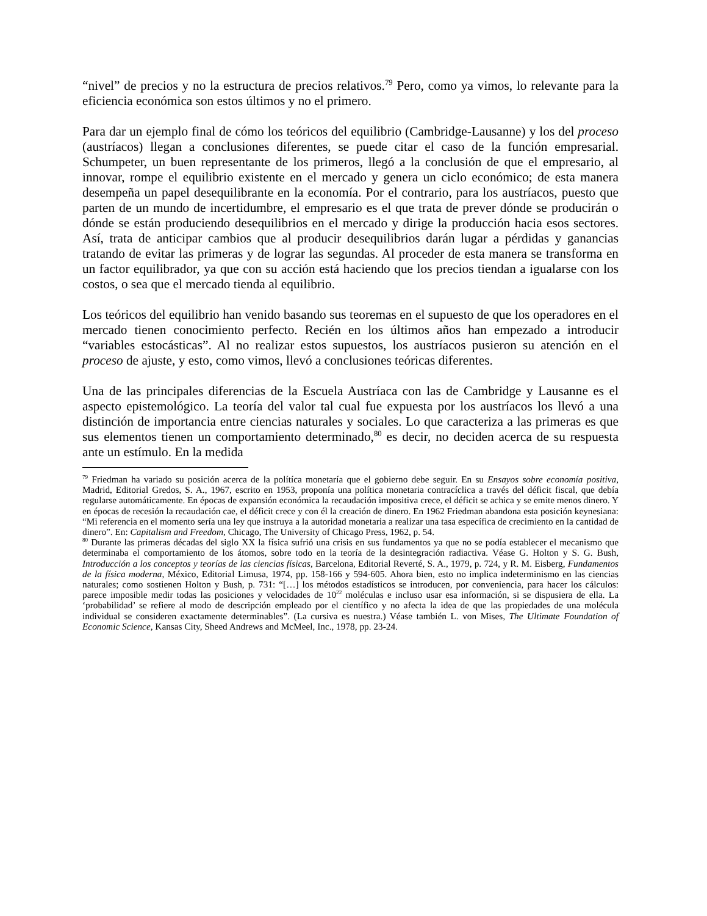“nivel” de precios y no la estructura de precios relativos.<sup>79</sup> Pero, como ya vimos, lo relevante para la eficiencia económica son estos últimos y no el primero.
Para dar un ejemplo final de cómo los teóricos del equilibrio (Cambridge-Lausanne) y los del proceso (austríacos) llegan a conclusiones diferentes, se puede citar el caso de la función empresarial. Schumpeter, un buen representante de los primeros, llegó a la conclusión de que el empresario, al innovar, rompe el equilibrio existente en el mercado y genera un ciclo económico; de esta manera desempeña un papel desequilibrante en la economía. Por el contrario, para los austríacos, puesto que parten de un mundo de incertidumbre, el empresario es el que trata de prever dónde se producirán o dónde se están produciendo desequilibrios en el mercado y dirige la producción hacia esos sectores. Así, trata de anticipar cambios que al producir desequilibrios darán lugar a pérdidas y ganancias tratando de evitar las primeras y de lograr las segundas. Al proceder de esta manera se transforma en un factor equilibrador, ya que con su acción está haciendo que los precios tiendan a igualarse con los costos, o sea que el mercado tienda al equilibrio.
Los teóricos del equilibrio han venido basando sus teoremas en el supuesto de que los operadores en el mercado tienen conocimiento perfecto. Recién en los últimos años han empezado a introducir “variables estocásticas”. Al no realizar estos supuestos, los austríacos pusieron su atención en el proceso de ajuste, y esto, como vimos, llevó a conclusiones teóricas diferentes.
Una de las principales diferencias de la Escuela Austríaca con las de Cambridge y Lausanne es el aspecto epistemológico. La teoría del valor tal cual fue expuesta por los austríacos los llevó a una distinción de importancia entre ciencias naturales y sociales. Lo que caracteriza a las primeras es que sus elementos tienen un comportamiento determinado,<sup>80</sup> es decir, no deciden acerca de su respuesta ante un estímulo. En la medida
<sup>79</sup> Friedman ha variado su posición acerca de la polítíca monetaría que el gobierno debe seguir. En su Ensayos sobre economía positiva, Madrid, Editorial Gredos, S. A., 1967, escrito en 1953, proponía una política monetaria contracíclica a través del déficit fiscal, que debía regularse automáticamente. En épocas de expansión económica la recaudación impositiva crece, el déficit se achica y se emite menos dinero. Y en épocas de recesión la recaudación cae, el déficit crece y con él la creación de dinero. En 1962 Friedman abandona esta posición keynesiana: “Mi referencia en el momento sería una ley que instruya a la autoridad monetaria a realizar una tasa específica de crecimiento en la cantidad de dinero”. En: Capitalism and Freedom, Chicago, The University of Chicago Press, 1962, p. 54.
<sup>80</sup> Durante las primeras décadas del siglo XX la física sufrió una crisis en sus fundamentos ya que no se podía establecer el mecanismo que determinaba el comportamiento de los átomos, sobre todo en la teoría de la desintegración radiactiva. Véase G. Holton y S. G. Bush, Introducción a los conceptos y teorías de las ciencias físicas, Barcelona, Editorial Reverté, S. A., 1979, p. 724, y R. M. Eisberg, Fundamentos de la física moderna, México, Editorial Limusa, 1974, pp. 158-166 y 594-605. Ahora bien, esto no implica indeterminismo en las ciencias naturales; como sostienen Holton y Bush, p. 731: “[…] los métodos estadísticos se introducen, por conveniencia, para hacer los cálculos: parece imposible medir todas las posiciones y velocidades de 10<sup>22</sup> moléculas e incluso usar esa información, si se dispusiera de ella. La ‘probabilidad’ se refiere al modo de descripción empleado por el científico y no afecta la idea de que las propiedades de una molécula individual se consideren exactamente determinables”. (La cursiva es nuestra.) Véase también L. von Mises, The Ultimate Foundation of Economic Science, Kansas City, Sheed Andrews and McMeel, Inc., 1978, pp. 23-24.